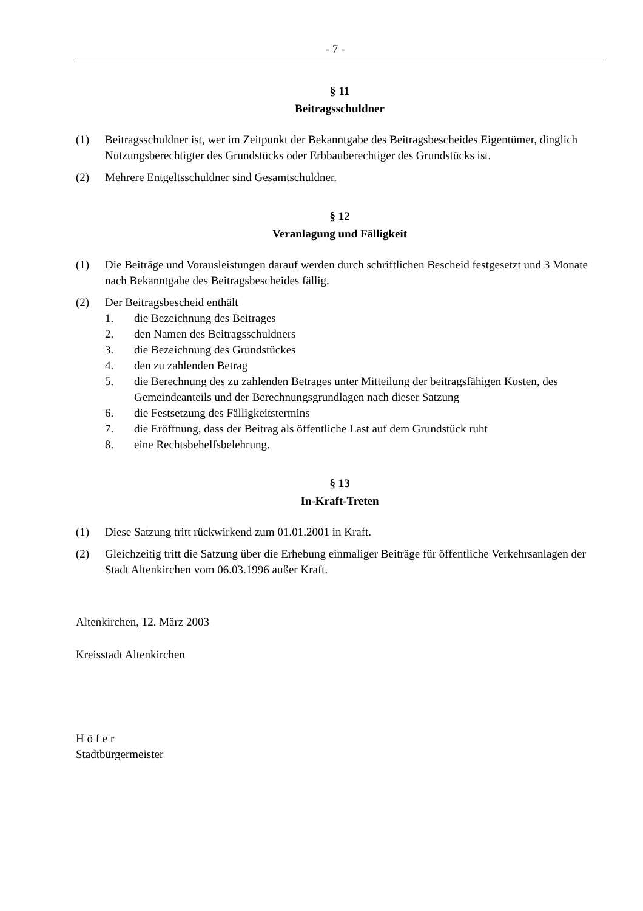- 7 -
§ 11
Beitragsschuldner
(1) Beitragsschuldner ist, wer im Zeitpunkt der Bekanntgabe des Beitragsbescheides Eigentümer, dinglich Nutzungsberechtigter des Grundstücks oder Erbbauberechtiger des Grundstücks ist.
(2) Mehrere Entgeltsschuldner sind Gesamtschuldner.
§ 12
Veranlagung und Fälligkeit
(1) Die Beiträge und Vorausleistungen darauf werden durch schriftlichen Bescheid festgesetzt und 3 Monate nach Bekanntgabe des Beitragsbescheides fällig.
(2) Der Beitragsbescheid enthält
1. die Bezeichnung des Beitrages
2. den Namen des Beitragsschuldners
3. die Bezeichnung des Grundstückes
4. den zu zahlenden Betrag
5. die Berechnung des zu zahlenden Betrages unter Mitteilung der beitragsfähigen Kosten, des Gemeindeanteils und der Berechnungsgrundlagen nach dieser Satzung
6. die Festsetzung des Fälligkeitstermins
7. die Eröffnung, dass der Beitrag als öffentliche Last auf dem Grundstück ruht
8. eine Rechtsbehelfsbelehrung.
§ 13
In-Kraft-Treten
(1) Diese Satzung tritt rückwirkend zum 01.01.2001 in Kraft.
(2) Gleichzeitig tritt die Satzung über die Erhebung einmaliger Beiträge für öffentliche Verkehrsanlagen der Stadt Altenkirchen vom 06.03.1996 außer Kraft.
Altenkirchen, 12. März 2003
Kreisstadt Altenkirchen
H ö f e r
Stadtbürgermeister